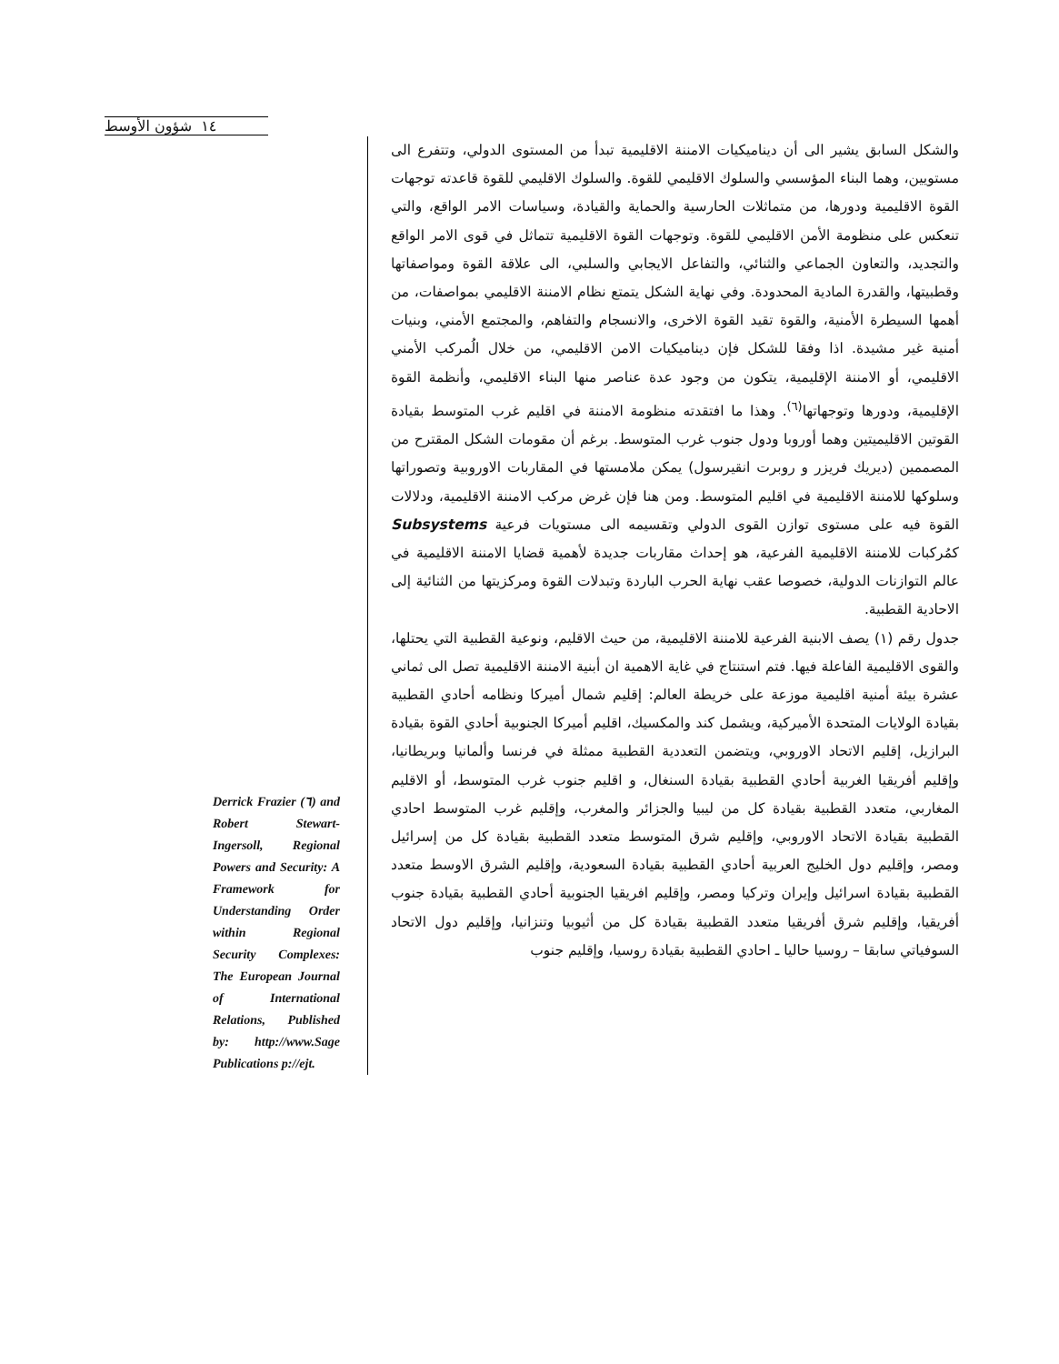شؤون الأوسط ١٤
والشكل السابق يشير الى أن ديناميكيات الامننة الاقليمية تبدأ من المستوى الدولي، وتتفرع الى مستويين، وهما البناء المؤسسي والسلوك الاقليمي للقوة. والسلوك الاقليمي للقوة قاعدته توجهات القوة الاقليمية ودورها، من متماثلات الحارسية والحماية والقيادة، وسياسات الامر الواقع، والتي تنعكس على منظومة الأمن الاقليمي للقوة. وتوجهات القوة الاقليمية تتماثل في قوى الامر الواقع والتجديد، والتعاون الجماعي والثنائي، والتفاعل الايجابي والسلبي، الى علاقة القوة ومواصفاتها وقطبيتها، والقدرة المادية المحدودة. وفي نهاية الشكل يتمتع نظام الامننة الاقليمي بمواصفات، من أهمها السيطرة الأمنية، والقوة تقيد القوة الاخرى، والانسجام والتفاهم، والمجتمع الأمني، وبنيات أمنية غير مشيدة. اذا وفقا للشكل فإن ديناميكيات الامن الاقليمي، من خلال الُمركب الأمني الاقليمي، أو الامننة الإقليمية، يتكون من وجود عدة عناصر منها البناء الاقليمي، وأنظمة القوة الإقليمية، ودورها وتوجهاتها<sup>(٦)</sup>. وهذا ما افتقدته منظومة الامننة في اقليم غرب المتوسط بقيادة القوتين الاقليميتين وهما أوروبا ودول جنوب غرب المتوسط. برغم أن مقومات الشكل المقترح من المصممين (ديريك فريزر و روبرت انقيرسول) يمكن ملامستها في المقاربات الاوروبية وتصوراتها وسلوكها للامننة الاقليمية في اقليم المتوسط. ومن هنا فإن غرض مركب الامننة الاقليمية، ودلالات القوة فيه على مستوى توازن القوى الدولي وتقسيمه الى مستويات فرعية Subsystems كمُركبات للامننة الاقليمية الفرعية، هو إحداث مقاربات جديدة لأهمية قضايا الامننة الاقليمية في عالم التوازنات الدولية، خصوصا عقب نهاية الحرب الباردة وتبدلات القوة ومركزيتها من الثنائية إلى الاحادية القطبية.
جدول رقم (١) يصف الابنية الفرعية للامننة الاقليمية، من حيث الاقليم، ونوعية القطبية التي يحتلها، والقوى الاقليمية الفاعلة فيها. فتم استنتاج في غاية الاهمية ان أبنية الامننة الاقليمية تصل الى ثماني عشرة بيئة أمنية اقليمية موزعة على خريطة العالم: إقليم شمال أميركا ونظامه أحادي القطبية بقيادة الولايات المتحدة الأميركية، ويشمل كند والمكسيك، اقليم أميركا الجنوبية أحادي القوة بقيادة البرازيل، إقليم الاتحاد الاوروبي، ويتضمن التعددية القطبية ممثلة في فرنسا وألمانيا وبريطانيا، وإقليم أفريقيا الغربية أحادي القطبية بقيادة السنغال، و اقليم جنوب غرب المتوسط، أو الاقليم المغاربي، متعدد القطبية بقيادة كل من ليبيا والجزائر والمغرب، وإقليم غرب المتوسط احادي القطبية بقيادة الاتحاد الاوروبي، وإقليم شرق المتوسط متعدد القطبية بقيادة كل من إسرائيل ومصر، وإقليم دول الخليج العربية أحادي القطبية بقيادة السعودية، وإقليم الشرق الاوسط متعدد القطبية بقيادة اسرائيل وإيران وتركيا ومصر، وإقليم افريقيا الجنوبية أحادي القطبية بقيادة جنوب أفريقيا، وإقليم شرق أفريقيا متعدد القطبية بقيادة كل من أثيوبيا وتنزانيا، وإقليم دول الاتحاد السوفياتي سابقا – روسيا حاليا ـ احادي القطبية بقيادة روسيا، وإقليم جنوب
Derrick Frazier (٦) and Robert Stewart-Ingersoll, Regional Powers and Security: A Framework for Understanding Order within Regional Security Complexes: The European Journal of International Relations, Published by: http://www.Sage Publications p://ejt.